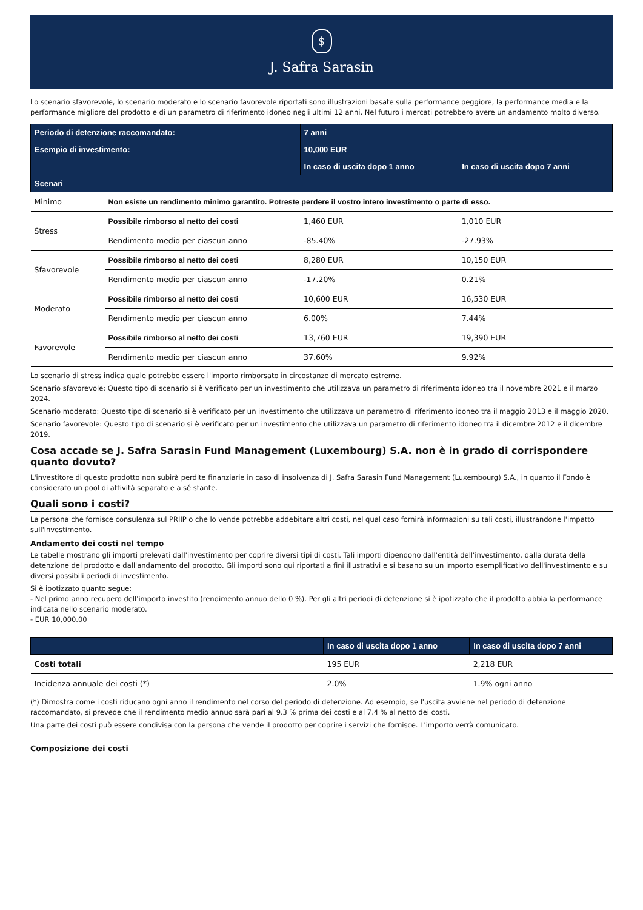$
J. Safra Sarasin
Lo scenario sfavorevole, lo scenario moderato e lo scenario favorevole riportati sono illustrazioni basate sulla performance peggiore, la performance media e la performance migliore del prodotto e di un parametro di riferimento idoneo negli ultimi 12 anni. Nel futuro i mercati potrebbero avere un andamento molto diverso.
| Periodo di detenzione raccomandato: | | 7 anni | |
| --- | --- | --- | --- |
| Esempio di investimento: | | 10,000 EUR | |
| | | In caso di uscita dopo 1 anno | In caso di uscita dopo 7 anni |
| Scenari | | | |
| Minimo | Non esiste un rendimento minimo garantito. Potreste perdere il vostro intero investimento o parte di esso. | | |
| Stress | Possibile rimborso al netto dei costi | 1,460 EUR | 1,010 EUR |
| | Rendimento medio per ciascun anno | -85.40% | -27.93% |
| Sfavorevole | Possibile rimborso al netto dei costi | 8,280 EUR | 10,150 EUR |
| | Rendimento medio per ciascun anno | -17.20% | 0.21% |
| Moderato | Possibile rimborso al netto dei costi | 10,600 EUR | 16,530 EUR |
| | Rendimento medio per ciascun anno | 6.00% | 7.44% |
| Favorevole | Possibile rimborso al netto dei costi | 13,760 EUR | 19,390 EUR |
| | Rendimento medio per ciascun anno | 37.60% | 9.92% |
Lo scenario di stress indica quale potrebbe essere l'importo rimborsato in circostanze di mercato estreme.
Scenario sfavorevole: Questo tipo di scenario si è verificato per un investimento che utilizzava un parametro di riferimento idoneo tra il novembre 2021 e il marzo 2024.
Scenario moderato: Questo tipo di scenario si è verificato per un investimento che utilizzava un parametro di riferimento idoneo tra il maggio 2013 e il maggio 2020.
Scenario favorevole: Questo tipo di scenario si è verificato per un investimento che utilizzava un parametro di riferimento idoneo tra il dicembre 2012 e il dicembre 2019.
Cosa accade se J. Safra Sarasin Fund Management (Luxembourg) S.A. non è in grado di corrispondere quanto dovuto?
L'investitore di questo prodotto non subirà perdite finanziarie in caso di insolvenza di J. Safra Sarasin Fund Management (Luxembourg) S.A., in quanto il Fondo è considerato un pool di attività separato e a sé stante.
Quali sono i costi?
La persona che fornisce consulenza sul PRIIP o che lo vende potrebbe addebitare altri costi, nel qual caso fornirà informazioni su tali costi, illustrandone l'impatto sull'investimento.
Andamento dei costi nel tempo
Le tabelle mostrano gli importi prelevati dall'investimento per coprire diversi tipi di costi. Tali importi dipendono dall'entità dell'investimento, dalla durata della detenzione del prodotto e dall'andamento del prodotto. Gli importi sono qui riportati a fini illustrativi e si basano su un importo esemplificativo dell'investimento e su diversi possibili periodi di investimento.
Si è ipotizzato quanto segue:
- Nel primo anno recupero dell'importo investito (rendimento annuo dello 0 %). Per gli altri periodi di detenzione si è ipotizzato che il prodotto abbia la performance indicata nello scenario moderato.
- EUR 10,000.00
| | In caso di uscita dopo 1 anno | In caso di uscita dopo 7 anni |
| --- | --- | --- |
| Costi totali | 195 EUR | 2,218 EUR |
| Incidenza annuale dei costi (*) | 2.0% | 1.9% ogni anno |
(*) Dimostra come i costi riducano ogni anno il rendimento nel corso del periodo di detenzione. Ad esempio, se l'uscita avviene nel periodo di detenzione raccomandato, si prevede che il rendimento medio annuo sarà pari al 9.3 % prima dei costi e al 7.4 % al netto dei costi.
Una parte dei costi può essere condivisa con la persona che vende il prodotto per coprire i servizi che fornisce. L'importo verrà comunicato.
Composizione dei costi